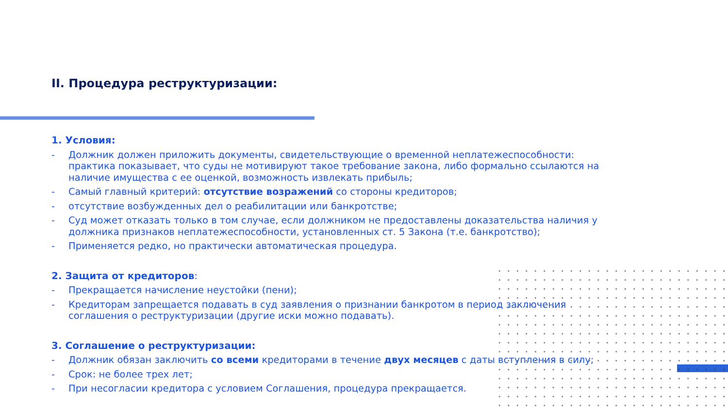II. Процедура реструктуризации:
1. Условия:
- Должник должен приложить документы, свидетельствующие о временной неплатежеспособности: практика показывает, что суды не мотивируют такое требование закона, либо формально ссылаются на наличие имущества с ее оценкой, возможность извлекать прибыль;
- Самый главный критерий: отсутствие возражений со стороны кредиторов;
- отсутствие возбужденных дел о реабилитации или банкротстве;
- Суд может отказать только в том случае, если должником не предоставлены доказательства наличия у должника признаков неплатежеспособности, установленных ст. 5 Закона (т.е. банкротство);
- Применяется редко, но практически автоматическая процедура.
2. Защита от кредиторов:
- Прекращается начисление неустойки (пени);
- Кредиторам запрещается подавать в суд заявления о признании банкротом в период заключения соглашения о реструктуризации (другие иски можно подавать).
3. Соглашение о реструктуризации:
- Должник обязан заключить со всеми кредиторами в течение двух месяцев с даты вступления в силу;
- Срок: не более трех лет;
- При несогласии кредитора с условием Соглашения, процедура прекращается.